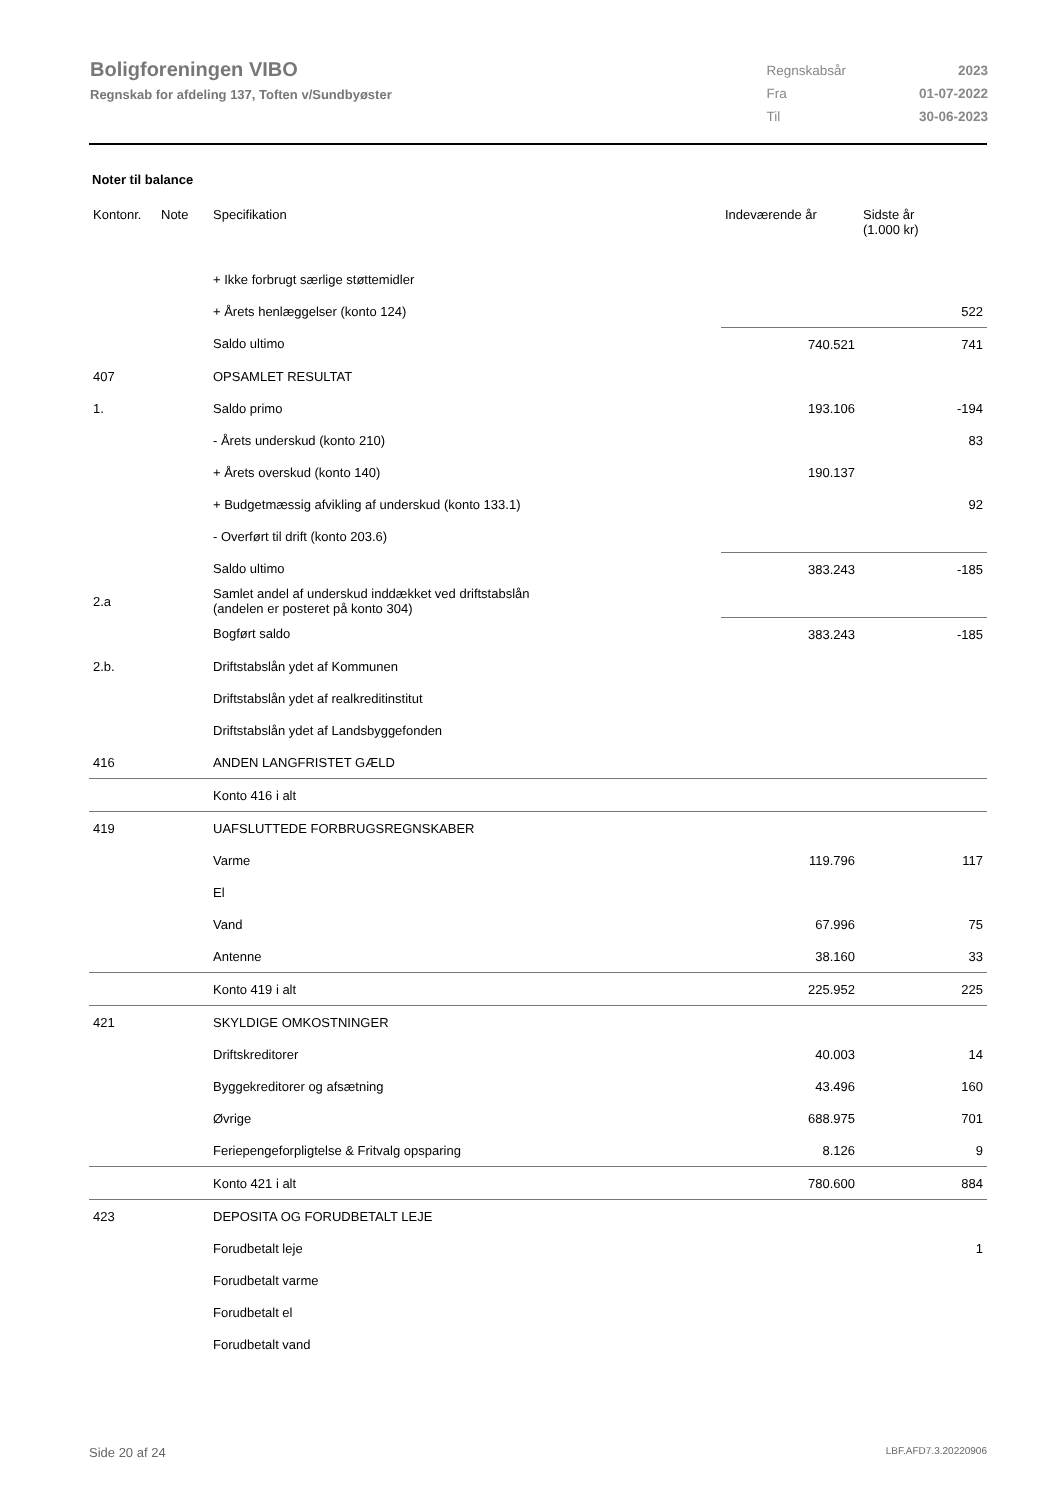Boligforeningen VIBO
Regnskab for afdeling 137, Toften v/Sundbyøster
| Regnskabsår | 2023 |
| Fra | 01-07-2022 |
| Til | 30-06-2023 |
Noter til balance
| Kontonr. | Note | Specifikation | Indeværende år | Sidste år (1.000 kr) |
| --- | --- | --- | --- | --- |
| | | + Ikke forbrugt særlige støttemidler | | |
| | | + Årets henlæggelser (konto 124) | | 522 |
| | | Saldo ultimo | 740.521 | 741 |
| 407 | | OPSAMLET RESULTAT | | |
| 1. | | Saldo primo | 193.106 | -194 |
| | | - Årets underskud (konto 210) | | 83 |
| | | + Årets overskud (konto 140) | 190.137 | |
| | | + Budgetmæssig afvikling af underskud (konto 133.1) | | 92 |
| | | - Overført til drift (konto 203.6) | | |
| | | Saldo ultimo | 383.243 | -185 |
| 2.a | | Samlet andel af underskud inddækket ved driftstabslån (andelen er posteret på konto 304) | | |
| | | Bogført saldo | 383.243 | -185 |
| 2.b. | | Driftstabslån ydet af Kommunen | | |
| | | Driftstabslån ydet af realkreditinstitut | | |
| | | Driftstabslån ydet af Landsbyggefonden | | |
| 416 | | ANDEN LANGFRISTET GÆLD | | |
| | | Konto 416 i alt | | |
| 419 | | UAFSLUTTEDE FORBRUGSREGNSKABER | | |
| | | Varme | 119.796 | 117 |
| | | El | | |
| | | Vand | 67.996 | 75 |
| | | Antenne | 38.160 | 33 |
| | | Konto 419 i alt | 225.952 | 225 |
| 421 | | SKYLDIGE OMKOSTNINGER | | |
| | | Driftskreditorer | 40.003 | 14 |
| | | Byggekreditorer og afsætning | 43.496 | 160 |
| | | Øvrige | 688.975 | 701 |
| | | Feriepengeforpligtelse & Fritvalg opsparing | 8.126 | 9 |
| | | Konto 421 i alt | 780.600 | 884 |
| 423 | | DEPOSITA OG FORUDBETALT LEJE | | |
| | | Forudbetalt leje | | 1 |
| | | Forudbetalt varme | | |
| | | Forudbetalt el | | |
| | | Forudbetalt vand | | |
Side 20 af 24 LBF.AFD7.3.20220906